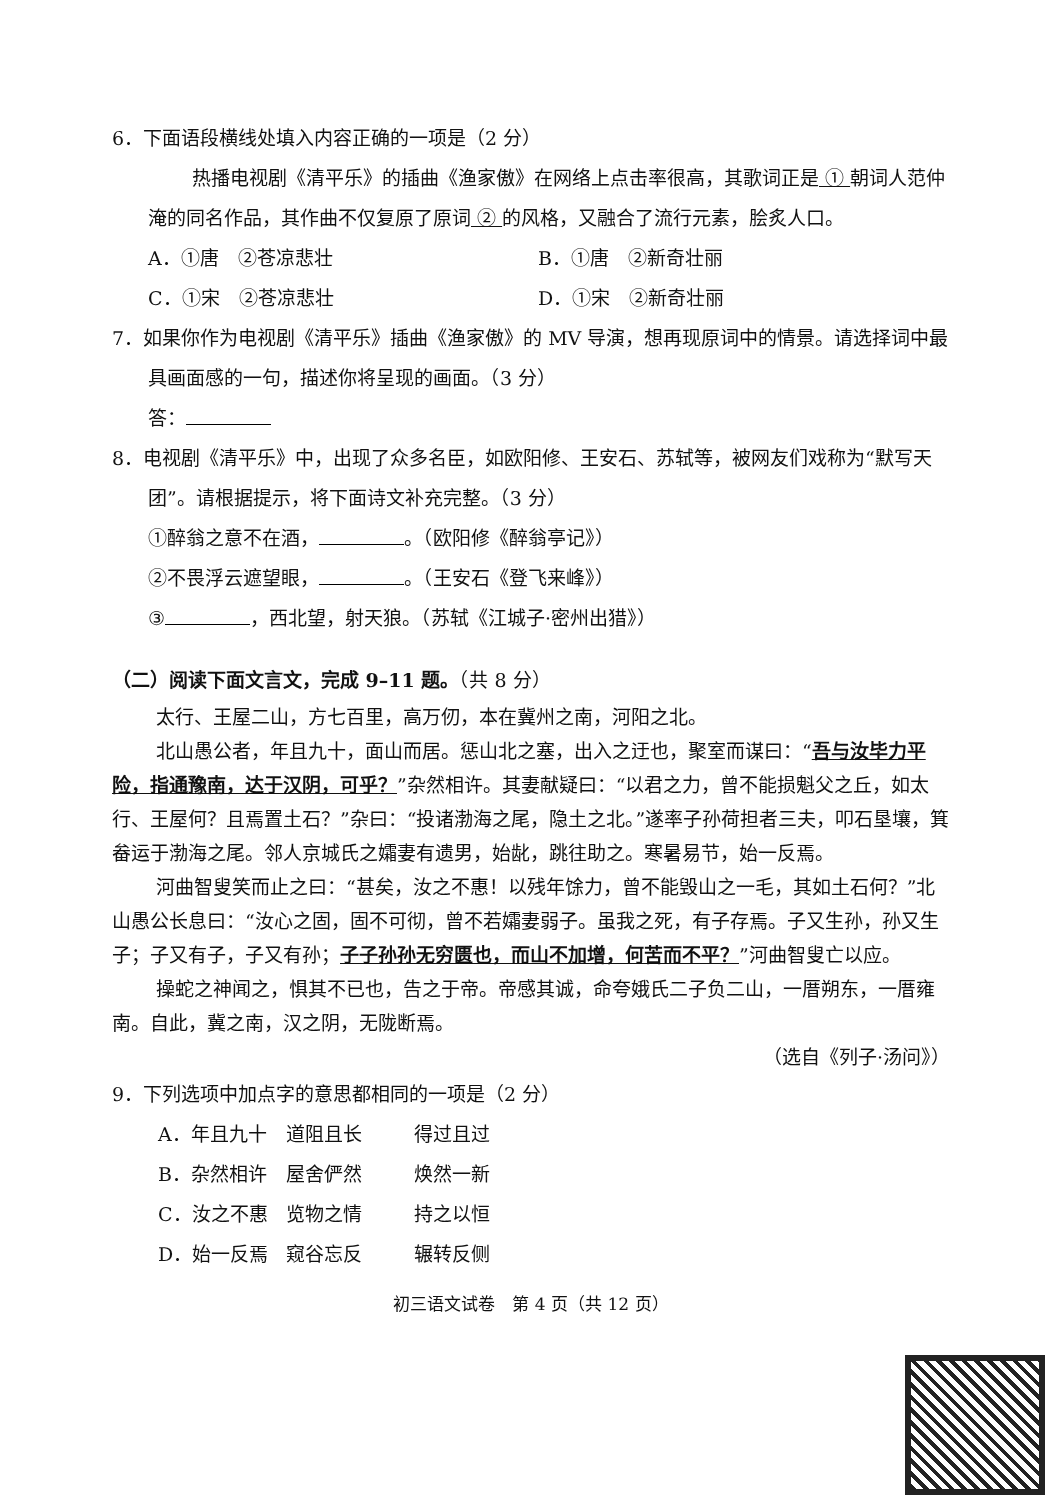6．下面语段横线处填入内容正确的一项是（2 分）
热播电视剧《清平乐》的插曲《渔家傲》在网络上点击率很高，其歌词正是 ① 朝词人范仲淹的同名作品，其作曲不仅复原了原词 ② 的风格，又融合了流行元素，脍炙人口。
A．①唐　②苍凉悲壮 B．①唐　②新奇壮丽
C．①宋　②苍凉悲壮 D．①宋　②新奇壮丽
7．如果你作为电视剧《清平乐》插曲《渔家傲》的 MV 导演，想再现原词中的情景。请选择词中最具画面感的一句，描述你将呈现的画面。（3 分）
答：
8．电视剧《清平乐》中，出现了众多名臣，如欧阳修、王安石、苏轼等，被网友们戏称为“默写天团”。请根据提示，将下面诗文补充完整。（3 分）
①醉翁之意不在酒， 。（欧阳修《醉翁亭记》）
②不畏浮云遮望眼， 。（王安石《登飞来峰》）
③ ，西北望，射天狼。（苏轼《江城子·密州出猎》）
（二）阅读下面文言文，完成 9–11 题。（共 8 分）
太行、王屋二山，方七百里，高万仞，本在冀州之南，河阳之北。
北山愚公者，年且九十，面山而居。惩山北之塞，出入之迂也，聚室而谋曰：“吾与汝毕力平险，指通豫南，达于汉阴，可乎？”杂然相许。其妻献疑曰：“以君之力，曾不能损魁父之丘，如太行、王屋何？且焉置土石？”杂曰：“投诸渤海之尾，隐土之北。”遂率子孙荷担者三夫，叩石垦壤，箕畚运于渤海之尾。邻人京城氏之孀妻有遗男，始龀，跳往助之。寒暑易节，始一反焉。
河曲智叟笑而止之曰：“甚矣，汝之不惠！以残年馀力，曾不能毁山之一毛，其如土石何？”北山愚公长息曰：“汝心之固，固不可彻，曾不若孀妻弱子。虽我之死，有子存焉。子又生孙，孙又生子；子又有子，子又有孙；子子孙孙无穷匮也，而山不加增，何苦而不平？”河曲智叟亡以应。
操蛇之神闻之，惧其不已也，告之于帝。帝感其诚，命夸娥氏二子负二山，一厝朔东，一厝雍南。自此，冀之南，汉之阴，无陇断焉。
（选自《列子·汤问》）
9．下列选项中加点字的意思都相同的一项是（2 分）
A．年且九十 道阻且长 得过且过
B．杂然相许 屋舍俨然 焕然一新
C．汝之不惠 览物之情 持之以恒
D．始一反焉 窥谷忘反 辗转反侧
初三语文试卷　第 4 页（共 12 页）